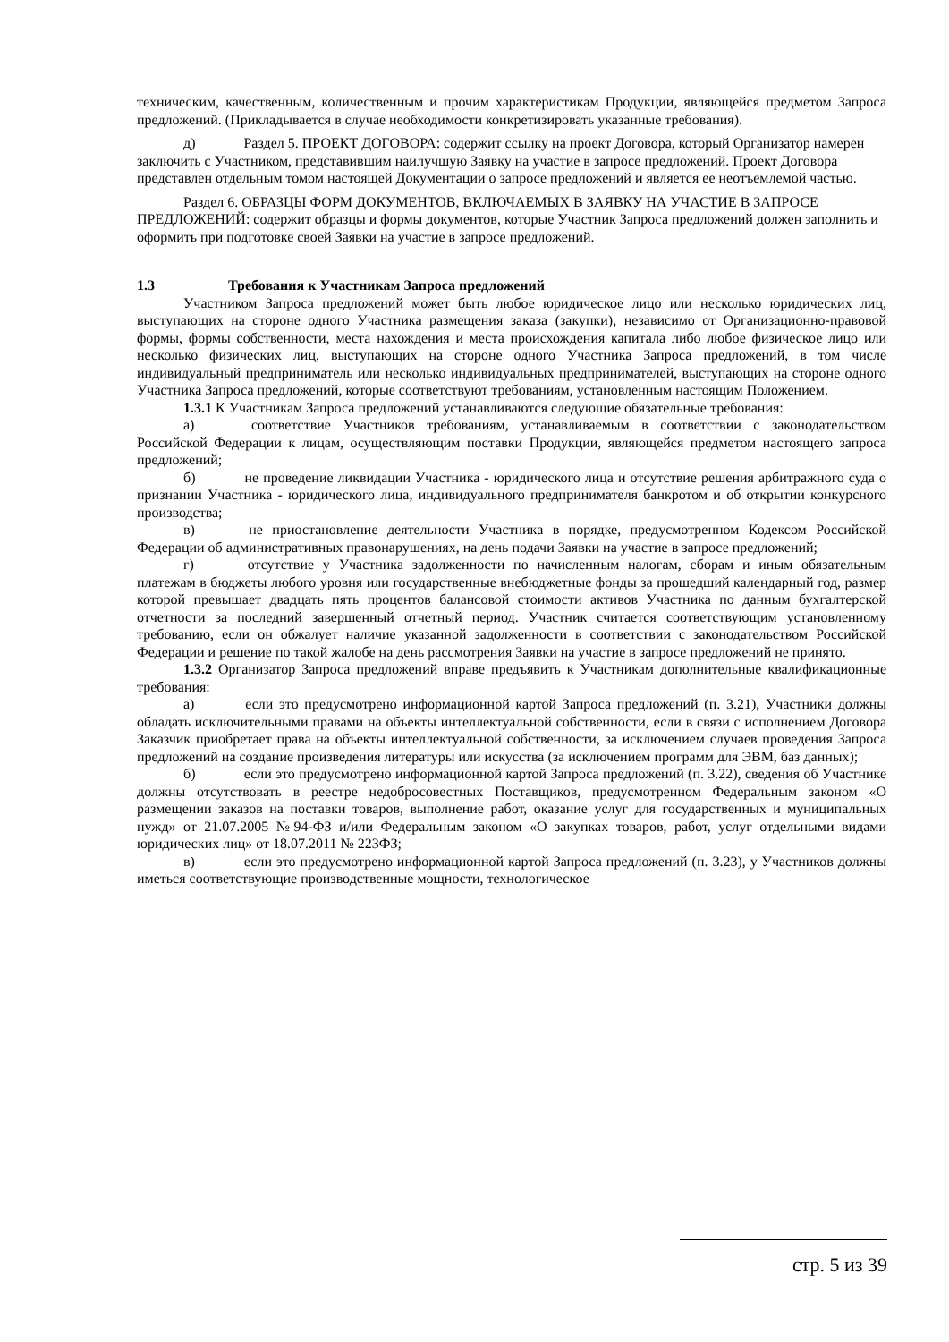техническим, качественным, количественным и прочим характеристикам Продукции, являющейся предметом Запроса предложений. (Прикладывается в случае необходимости конкретизировать указанные требования).
д) Раздел 5. ПРОЕКТ ДОГОВОРА: содержит ссылку на проект Договора, который Организатор намерен заключить с Участником, представившим наилучшую Заявку на участие в запросе предложений. Проект Договора представлен отдельным томом настоящей Документации о запросе предложений и является ее неотъемлемой частью.
Раздел 6. ОБРАЗЦЫ ФОРМ ДОКУМЕНТОВ, ВКЛЮЧАЕМЫХ В ЗАЯВКУ НА УЧАСТИЕ В ЗАПРОСЕ ПРЕДЛОЖЕНИЙ: содержит образцы и формы документов, которые Участник Запроса предложений должен заполнить и оформить при подготовке своей Заявки на участие в запросе предложений.
1.3 Требования к Участникам Запроса предложений
Участником Запроса предложений может быть любое юридическое лицо или несколько юридических лиц, выступающих на стороне одного Участника размещения заказа (закупки), независимо от Организационно-правовой формы, формы собственности, места нахождения и места происхождения капитала либо любое физическое лицо или несколько физических лиц, выступающих на стороне одного Участника Запроса предложений, в том числе индивидуальный предприниматель или несколько индивидуальных предпринимателей, выступающих на стороне одного Участника Запроса предложений, которые соответствуют требованиям, установленным настоящим Положением.
1.3.1 К Участникам Запроса предложений устанавливаются следующие обязательные требования:
а) соответствие Участников требованиям, устанавливаемым в соответствии с законодательством Российской Федерации к лицам, осуществляющим поставки Продукции, являющейся предметом настоящего запроса предложений;
б) не проведение ликвидации Участника - юридического лица и отсутствие решения арбитражного суда о признании Участника - юридического лица, индивидуального предпринимателя банкротом и об открытии конкурсного производства;
в) не приостановление деятельности Участника в порядке, предусмотренном Кодексом Российской Федерации об административных правонарушениях, на день подачи Заявки на участие в запросе предложений;
г) отсутствие у Участника задолженности по начисленным налогам, сборам и иным обязательным платежам в бюджеты любого уровня или государственные внебюджетные фонды за прошедший календарный год, размер которой превышает двадцать пять процентов балансовой стоимости активов Участника по данным бухгалтерской отчетности за последний завершенный отчетный период. Участник считается соответствующим установленному требованию, если он обжалует наличие указанной задолженности в соответствии с законодательством Российской Федерации и решение по такой жалобе на день рассмотрения Заявки на участие в запросе предложений не принято.
1.3.2 Организатор Запроса предложений вправе предъявить к Участникам дополнительные квалификационные требования:
а) если это предусмотрено информационной картой Запроса предложений (п. 3.21), Участники должны обладать исключительными правами на объекты интеллектуальной собственности, если в связи с исполнением Договора Заказчик приобретает права на объекты интеллектуальной собственности, за исключением случаев проведения Запроса предложений на создание произведения литературы или искусства (за исключением программ для ЭВМ, баз данных);
б) если это предусмотрено информационной картой Запроса предложений (п. 3.22), сведения об Участнике должны отсутствовать в реестре недобросовестных Поставщиков, предусмотренном Федеральным законом «О размещении заказов на поставки товаров, выполнение работ, оказание услуг для государственных и муниципальных нужд» от 21.07.2005 №94-ФЗ и/или Федеральным законом «О закупках товаров, работ, услуг отдельными видами юридических лиц» от 18.07.2011 № 223ФЗ;
в) если это предусмотрено информационной картой Запроса предложений (п. 3.23), у Участников должны иметься соответствующие производственные мощности, технологическое
стр. 5 из 39